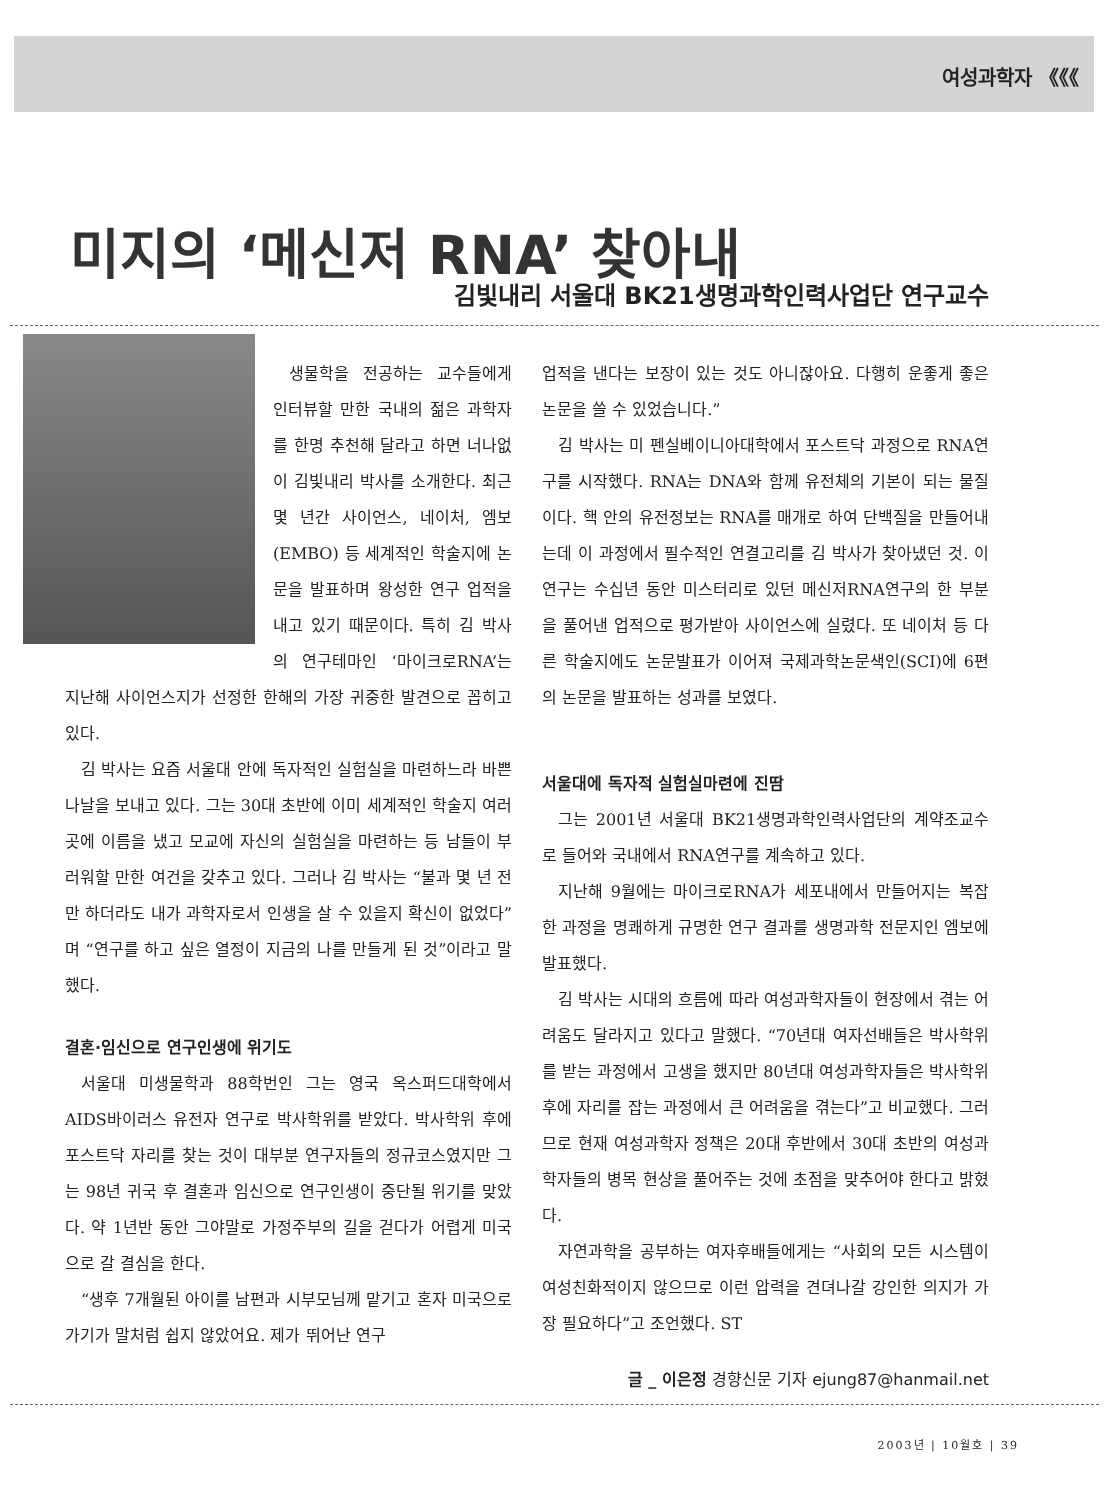여성과학자 《《《
미지의 ‘메신저 RNA’ 찾아내
김빛내리 서울대 BK21생명과학인력사업단 연구교수
생물학을 전공하는 교수들에게 인터뷰할 만한 국내의 젊은 과학자를 한명 추천해 달라고 하면 너나없이 김빛내리 박사를 소개한다. 최근 몇 년간 사이언스, 네이처, 엠보(EMBO) 등 세계적인 학술지에 논문을 발표하며 왕성한 연구 업적을 내고 있기 때문이다. 특히 김 박사의 연구테마인 ‘마이크로RNA’는 지난해 사이언스지가 선정한 한해의 가장 귀중한 발견으로 꼽히고 있다.
김 박사는 요즘 서울대 안에 독자적인 실험실을 마련하느라 바쁜 나날을 보내고 있다. 그는 30대 초반에 이미 세계적인 학술지 여러 곳에 이름을 냈고 모교에 자신의 실험실을 마련하는 등 남들이 부러워할 만한 여건을 갖추고 있다. 그러나 김 박사는 “불과 몇 년 전만 하더라도 내가 과학자로서 인생을 살 수 있을지 확신이 없었다”며 “연구를 하고 싶은 열정이 지금의 나를 만들게 된 것”이라고 말했다.
결혼·임신으로 연구인생에 위기도
서울대 미생물학과 88학번인 그는 영국 옥스퍼드대학에서 AIDS바이러스 유전자 연구로 박사학위를 받았다. 박사학위 후에 포스트닥 자리를 찾는 것이 대부분 연구자들의 정규코스였지만 그는 98년 귀국 후 결혼과 임신으로 연구인생이 중단될 위기를 맞았다. 약 1년반 동안 그야말로 가정주부의 길을 걷다가 어렵게 미국으로 갈 결심을 한다.
“생후 7개월된 아이를 남편과 시부모님께 맡기고 혼자 미국으로 가기가 말처럼 쉽지 않았어요. 제가 뛰어난 연구
업적을 낸다는 보장이 있는 것도 아니잖아요. 다행히 운좋게 좋은 논문을 쓸 수 있었습니다.”
김 박사는 미 펜실베이니아대학에서 포스트닥 과정으로 RNA연구를 시작했다. RNA는 DNA와 함께 유전체의 기본이 되는 물질이다. 핵 안의 유전정보는 RNA를 매개로 하여 단백질을 만들어내는데 이 과정에서 필수적인 연결고리를 김 박사가 찾아냈던 것. 이 연구는 수십년 동안 미스터리로 있던 메신저RNA연구의 한 부분을 풀어낸 업적으로 평가받아 사이언스에 실렸다. 또 네이처 등 다른 학술지에도 논문발표가 이어져 국제과학논문색인(SCI)에 6편의 논문을 발표하는 성과를 보였다.
서울대에 독자적 실험실마련에 진땀
그는 2001년 서울대 BK21생명과학인력사업단의 계약조교수로 들어와 국내에서 RNA연구를 계속하고 있다.
지난해 9월에는 마이크로RNA가 세포내에서 만들어지는 복잡한 과정을 명쾌하게 규명한 연구 결과를 생명과학 전문지인 엠보에 발표했다.
김 박사는 시대의 흐름에 따라 여성과학자들이 현장에서 겪는 어려움도 달라지고 있다고 말했다. “70년대 여자선배들은 박사학위를 받는 과정에서 고생을 했지만 80년대 여성과학자들은 박사학위 후에 자리를 잡는 과정에서 큰 어려움을 겪는다”고 비교했다. 그러므로 현재 여성과학자 정책은 20대 후반에서 30대 초반의 여성과학자들의 병목 현상을 풀어주는 것에 초점을 맞추어야 한다고 밝혔다.
자연과학을 공부하는 여자후배들에게는 “사회의 모든 시스템이 여성친화적이지 않으므로 이런 압력을 견뎌나갈 강인한 의지가 가장 필요하다”고 조언했다. ST
글 _ 이은정 경향신문 기자 ejung87@hanmail.net
2003년 | 10월호 | 39